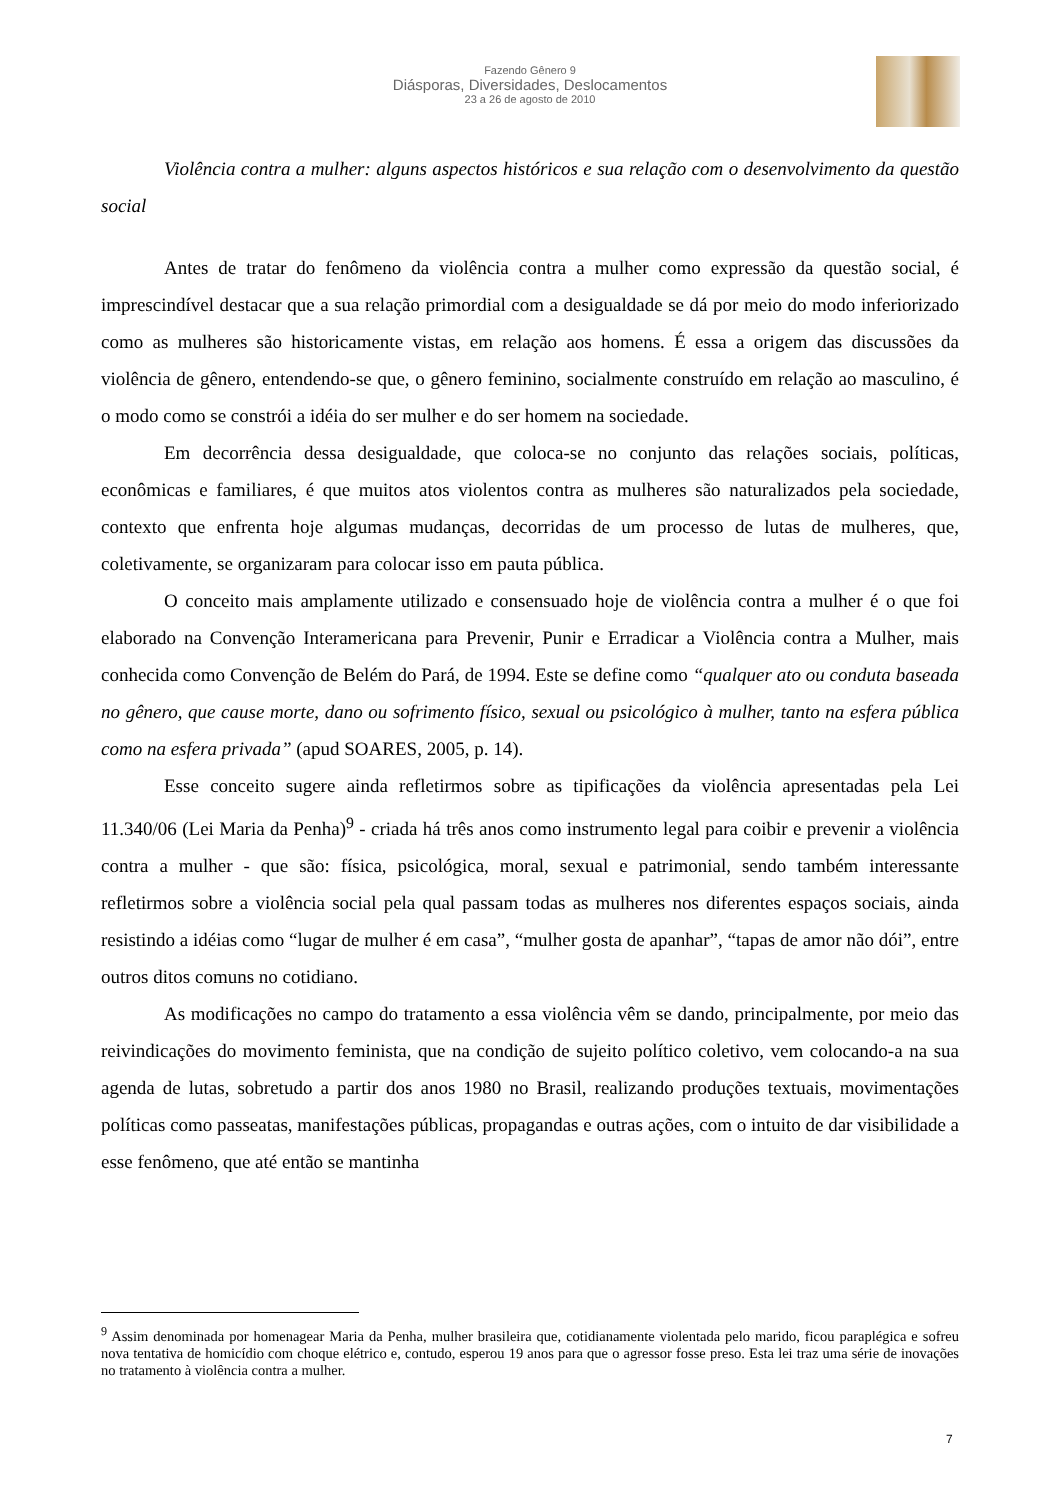Fazendo Gênero 9
Diásporas, Diversidades, Deslocamentos
23 a 26 de agosto de 2010
Violência contra a mulher: alguns aspectos históricos e sua relação com o desenvolvimento da questão social
Antes de tratar do fenômeno da violência contra a mulher como expressão da questão social, é imprescindível destacar que a sua relação primordial com a desigualdade se dá por meio do modo inferiorizado como as mulheres são historicamente vistas, em relação aos homens. É essa a origem das discussões da violência de gênero, entendendo-se que, o gênero feminino, socialmente construído em relação ao masculino, é o modo como se constrói a idéia do ser mulher e do ser homem na sociedade.
Em decorrência dessa desigualdade, que coloca-se no conjunto das relações sociais, políticas, econômicas e familiares, é que muitos atos violentos contra as mulheres são naturalizados pela sociedade, contexto que enfrenta hoje algumas mudanças, decorridas de um processo de lutas de mulheres, que, coletivamente, se organizaram para colocar isso em pauta pública.
O conceito mais amplamente utilizado e consensuado hoje de violência contra a mulher é o que foi elaborado na Convenção Interamericana para Prevenir, Punir e Erradicar a Violência contra a Mulher, mais conhecida como Convenção de Belém do Pará, de 1994. Este se define como “qualquer ato ou conduta baseada no gênero, que cause morte, dano ou sofrimento físico, sexual ou psicológico à mulher, tanto na esfera pública como na esfera privada” (apud SOARES, 2005, p. 14).
Esse conceito sugere ainda refletirmos sobre as tipificações da violência apresentadas pela Lei 11.340/06 (Lei Maria da Penha)<sup>9</sup> - criada há três anos como instrumento legal para coibir e prevenir a violência contra a mulher - que são: física, psicológica, moral, sexual e patrimonial, sendo também interessante refletirmos sobre a violência social pela qual passam todas as mulheres nos diferentes espaços sociais, ainda resistindo a idéias como “lugar de mulher é em casa”, “mulher gosta de apanhar”, “tapas de amor não dói”, entre outros ditos comuns no cotidiano.
As modificações no campo do tratamento a essa violência vêm se dando, principalmente, por meio das reivindicações do movimento feminista, que na condição de sujeito político coletivo, vem colocando-a na sua agenda de lutas, sobretudo a partir dos anos 1980 no Brasil, realizando produções textuais, movimentações políticas como passeatas, manifestações públicas, propagandas e outras ações, com o intuito de dar visibilidade a esse fenômeno, que até então se mantinha
<sup>9</sup> Assim denominada por homenagear Maria da Penha, mulher brasileira que, cotidianamente violentada pelo marido, ficou paraplégica e sofreu nova tentativa de homicídio com choque elétrico e, contudo, esperou 19 anos para que o agressor fosse preso. Esta lei traz uma série de inovações no tratamento à violência contra a mulher.
7